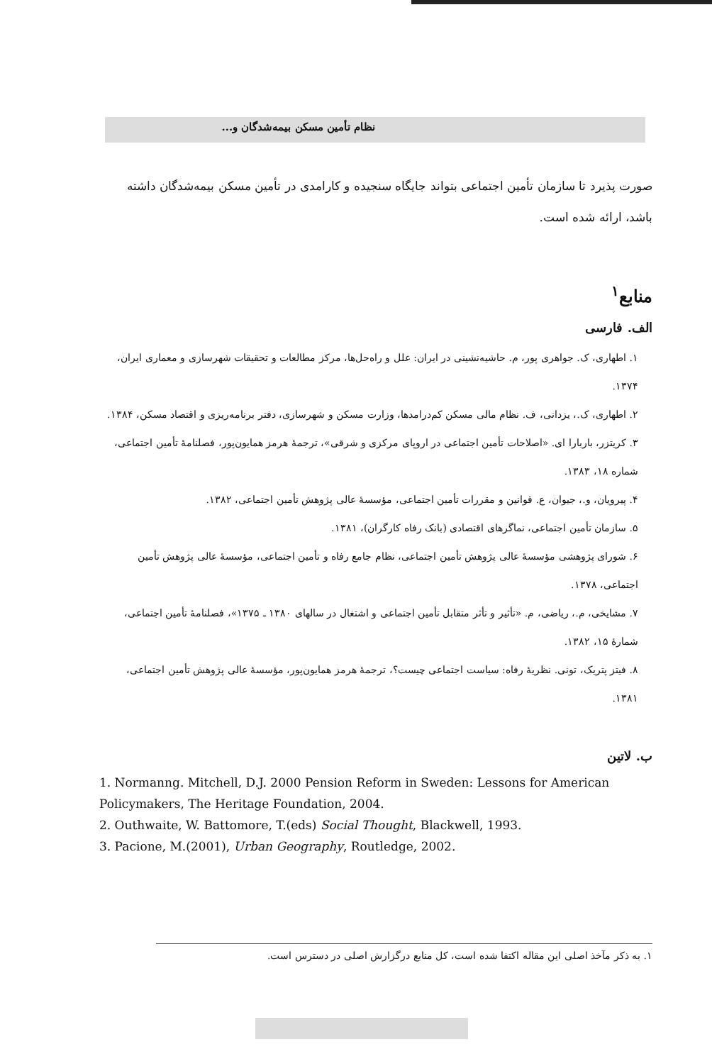نظام تأمین مسکن بیمه‌شدگان و...
صورت پذیرد تا سازمان تأمین اجتماعی بتواند جایگاه سنجیده و کارامدی در تأمین مسکن بیمه‌شدگان داشته باشد، ارائه شده است.
منابع<sup>۱</sup>
الف. فارسی
۱. اطهاری، ک. جواهری پور، م. حاشیه‌نشینی در ایران: علل و راه‌حل‌ها، مرکز مطالعات و تحقیقات شهرسازی و معماری ایران، ۱۳۷۴.
۲. اطهاری، ک.، یزدانی، ف. نظام مالی مسکن کم‌درامدها، وزارت مسکن و شهرسازی، دفتر برنامه‌ریزی و اقتصاد مسکن، ۱۳۸۴.
۳. کریتزر، باربارا ای. «اصلاحات تأمین اجتماعی در اروپای مرکزی و شرقی»، ترجمهٔ هرمز همایون‌پور، فصلنامهٔ تأمین اجتماعی، شماره ۱۸، ۱۳۸۳.
۴. پیرویان، و.، جیوان، ع. قوانین و مقررات تأمین اجتماعی، مؤسسهٔ عالی پژوهش تأمین اجتماعی، ۱۳۸۲.
۵. سازمان تأمین اجتماعی، نماگرهای اقتصادی (بانک رفاه کارگران)، ۱۳۸۱.
۶. شورای پژوهشی مؤسسهٔ عالی پژوهش تأمین اجتماعی، نظام جامع رفاه و تأمین اجتماعی، مؤسسهٔ عالی پژوهش تأمین اجتماعی، ۱۳۷۸.
۷. مشایخی، م.، ریاضی، م. «تأثیر و تأثر متقابل تأمین اجتماعی و اشتغال در سالهای ۱۳۸۰ ـ ۱۳۷۵»، فصلنامهٔ تأمین اجتماعی، شمارهٔ ۱۵، ۱۳۸۲.
۸. فیتز پتریک، تونی. نظریهٔ رفاه: سیاست اجتماعی چیست؟، ترجمهٔ هرمز همایون‌پور، مؤسسهٔ عالی پژوهش تأمین اجتماعی، ۱۳۸۱.
ب. لاتین
1. Normanng. Mitchell, D.J. 2000 Pension Reform in Sweden: Lessons for American Policymakers, The Heritage Foundation, 2004.
2. Outhwaite, W. Battomore, T.(eds) Social Thought, Blackwell, 1993.
3. Pacione, M.(2001), Urban Geography, Routledge, 2002.
۱. به ذکر مآخذ اصلی این مقاله اکتفا شده است، کل منابع درگزارش اصلی در دسترس است.